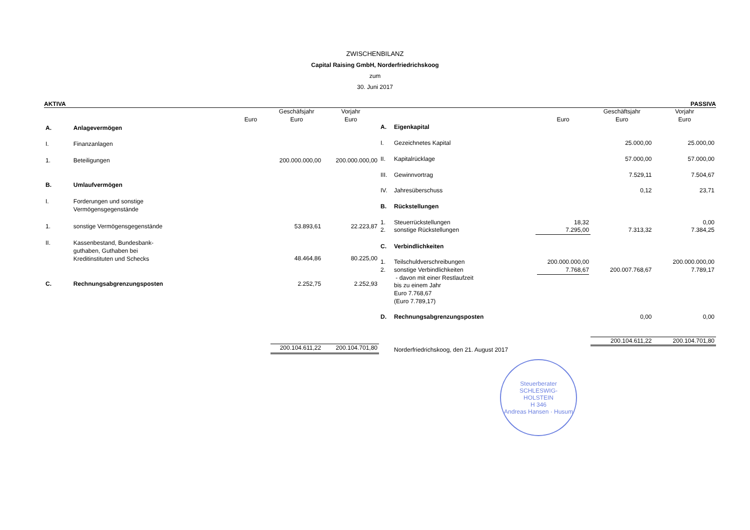ZWISCHENBILANZ
Capital Raising GmbH, Norderfriedrichskoog
zum
30. Juni 2017
AKTIVA PASSIVA
| | | Euro | Geschäfsjahr Euro | Vorjahr Euro |
| --- | --- | --- | --- | --- |
| A. | Anlagevermögen | | | |
| I. | Finanzanlagen | | | |
| 1. | Beteiligungen | | 200.000.000,00 | 200.000.000,00 |
| B. | Umlaufvermögen | | | |
| I. | Forderungen und sonstige Vermögensgegenstände | | | |
| 1. | sonstige Vermögensgegenstände | | 53.893,61 | 22.223,87 |
| II. | Kassenbestand, Bundesbank- guthaben, Guthaben bei Kreditinstituten und Schecks | | 48.464,86 | 80.225,00 |
| C. | Rechnungsabgrenzungsposten | | 2.252,75 | 2.252,93 |
| | | | 200.104.611,22 | 200.104.701,80 |
| | | Euro | Geschäftsjahr Euro | Vorjahr Euro |
| --- | --- | --- | --- | --- |
| A. | Eigenkapital | | | |
| I. | Gezeichnetes Kapital | | 25.000,00 | 25.000,00 |
| II. | Kapitalrücklage | | 57.000,00 | 57.000,00 |
| III. | Gewinnvortrag | | 7.529,11 | 7.504,67 |
| IV. | Jahresüberschuss | | 0,12 | 23,71 |
| B. | Rückstellungen | | | |
| 1. | Steuerrückstellungen | 18,32 | | 0,00 |
| 2. | sonstige Rückstellungen | 7.295,00 | 7.313,32 | 7.384,25 |
| C. | Verbindlichkeiten | | | |
| 1. | Teilschuldverschreibungen | 200.000.000,00 | | 200.000.000,00 |
| 2. | sonstige Verbindlichkeiten - davon mit einer Restlaufzeit bis zu einem Jahr Euro 7.768,67 (Euro 7.789,17) | 7.768,67 | 200.007.768,67 | 7.789,17 |
| D. | Rechnungsabgrenzungsposten | | 0,00 | 0,00 |
| | | | 200.104.611,22 | 200.104.701,80 |
| | Norderfriedrichskoog, den 21. August 2017 | | | |
Steuerberater
SCHLESWIG-
HOLSTEIN
H 346
Andreas Hansen · Husum